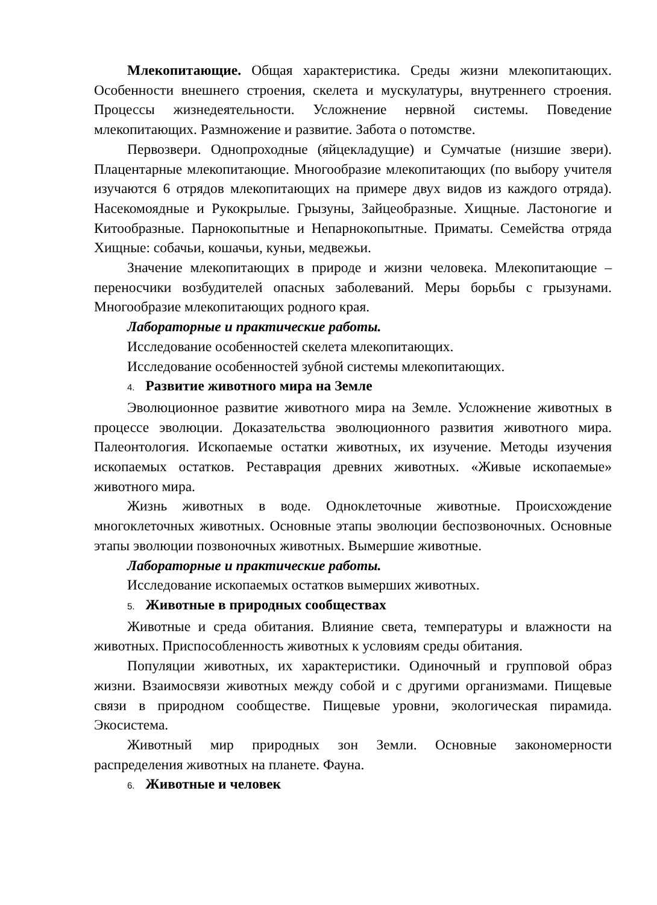Млекопитающие. Общая характеристика. Среды жизни млекопитающих. Особенности внешнего строения, скелета и мускулатуры, внутреннего строения. Процессы жизнедеятельности. Усложнение нервной системы. Поведение млекопитающих. Размножение и развитие. Забота о потомстве.
Первозвери. Однопроходные (яйцекладущие) и Сумчатые (низшие звери). Плацентарные млекопитающие. Многообразие млекопитающих (по выбору учителя изучаются 6 отрядов млекопитающих на примере двух видов из каждого отряда). Насекомоядные и Рукокрылые. Грызуны, Зайцеобразные. Хищные. Ластоногие и Китообразные. Парнокопытные и Непарнокопытные. Приматы. Семейства отряда Хищные: собачьи, кошачьи, куньи, медвежьи.
Значение млекопитающих в природе и жизни человека. Млекопитающие – переносчики возбудителей опасных заболеваний. Меры борьбы с грызунами. Многообразие млекопитающих родного края.
Лабораторные и практические работы.
Исследование особенностей скелета млекопитающих.
Исследование особенностей зубной системы млекопитающих.
4. Развитие животного мира на Земле
Эволюционное развитие животного мира на Земле. Усложнение животных в процессе эволюции. Доказательства эволюционного развития животного мира. Палеонтология. Ископаемые остатки животных, их изучение. Методы изучения ископаемых остатков. Реставрация древних животных. «Живые ископаемые» животного мира.
Жизнь животных в воде. Одноклеточные животные. Происхождение многоклеточных животных. Основные этапы эволюции беспозвоночных. Основные этапы эволюции позвоночных животных. Вымершие животные.
Лабораторные и практические работы.
Исследование ископаемых остатков вымерших животных.
5. Животные в природных сообществах
Животные и среда обитания. Влияние света, температуры и влажности на животных. Приспособленность животных к условиям среды обитания.
Популяции животных, их характеристики. Одиночный и групповой образ жизни. Взаимосвязи животных между собой и с другими организмами. Пищевые связи в природном сообществе. Пищевые уровни, экологическая пирамида. Экосистема.
Животный мир природных зон Земли. Основные закономерности распределения животных на планете. Фауна.
6. Животные и человек